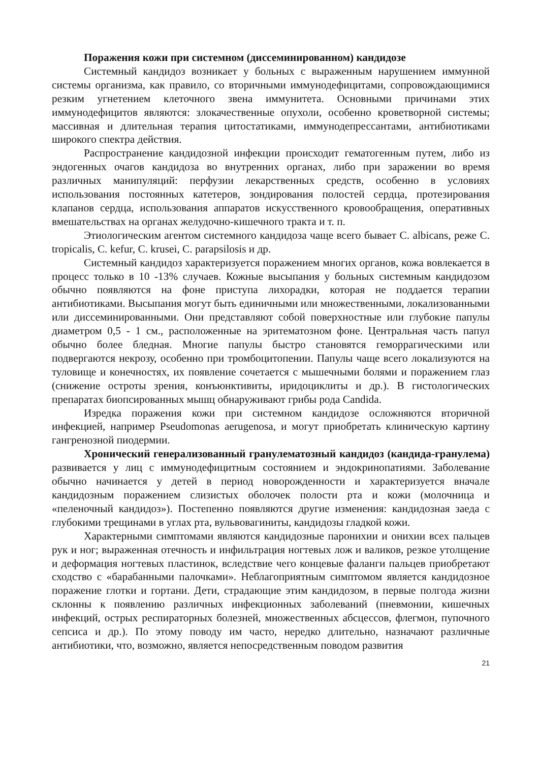Поражения кожи при системном (диссеминированном) кандидозе
Системный кандидоз возникает у больных с выраженным нарушением иммунной системы организма, как правило, со вторичными иммунодефицитами, сопровождающимися резким угнетением клеточного звена иммунитета. Основными причинами этих иммунодефицитов являются: злокачественные опухоли, особенно кроветворной системы; массивная и длительная терапия цитостатиками, иммунодепрессантами, антибиотиками широкого спектра действия.
Распространение кандидозной инфекции происходит гематогенным путем, либо из эндогенных очагов кандидоза во внутренних органах, либо при заражении во время различных манипуляций: перфузии лекарственных средств, особенно в условиях использования постоянных катетеров, зондирования полостей сердца, протезирования клапанов сердца, использования аппаратов искусственного кровообращения, оперативных вмешательствах на органах желудочно-кишечного тракта и т. п.
Этиологическим агентом системного кандидоза чаще всего бывает C. albicans, реже C. tropicalis, C. kefur, C. krusei, C. parapsilosis и др.
Системный кандидоз характеризуется поражением многих органов, кожа вовлекается в процесс только в 10 -13% случаев. Кожные высыпания у больных системным кандидозом обычно появляются на фоне приступа лихорадки, которая не поддается терапии антибиотиками. Высыпания могут быть единичными или множественными, локализованными или диссеминированными. Они представляют собой поверхностные или глубокие папулы диаметром 0,5 - 1 см., расположенные на эритематозном фоне. Центральная часть папул обычно более бледная. Многие папулы быстро становятся геморрагическими или подвергаются некрозу, особенно при тромбоцитопении. Папулы чаще всего локализуются на туловище и конечностях, их появление сочетается с мышечными болями и поражением глаз (снижение остроты зрения, конъюнктивиты, иридоциклиты и др.). В гистологических препаратах биопсированных мышц обнаруживают грибы рода Candida.
Изредка поражения кожи при системном кандидозе осложняются вторичной инфекцией, например Pseudomonas aerugenosa, и могут приобретать клиническую картину гангренозной пиодермии.
Хронический генерализованный гранулематозный кандидоз (кандида-гранулема) развивается у лиц с иммунодефицитным состоянием и эндокринопатиями. Заболевание обычно начинается у детей в период новорожденности и характеризуется вначале кандидозным поражением слизистых оболочек полости рта и кожи (молочница и «пеленочный кандидоз»). Постепенно появляются другие изменения: кандидозная заеда с глубокими трещинами в углах рта, вульвовагиниты, кандидозы гладкой кожи.
Характерными симптомами являются кандидозные паронихии и онихии всех пальцев рук и ног; выраженная отечность и инфильтрация ногтевых лож и валиков, резкое утолщение и деформация ногтевых пластинок, вследствие чего концевые фаланги пальцев приобретают сходство с «барабанными палочками». Неблагоприятным симптомом является кандидозное поражение глотки и гортани. Дети, страдающие этим кандидозом, в первые полгода жизни склонны к появлению различных инфекционных заболеваний (пневмонии, кишечных инфекций, острых респираторных болезней, множественных абсцессов, флегмон, пупочного сепсиса и др.). По этому поводу им часто, нередко длительно, назначают различные антибиотики, что, возможно, является непосредственным поводом развития
21